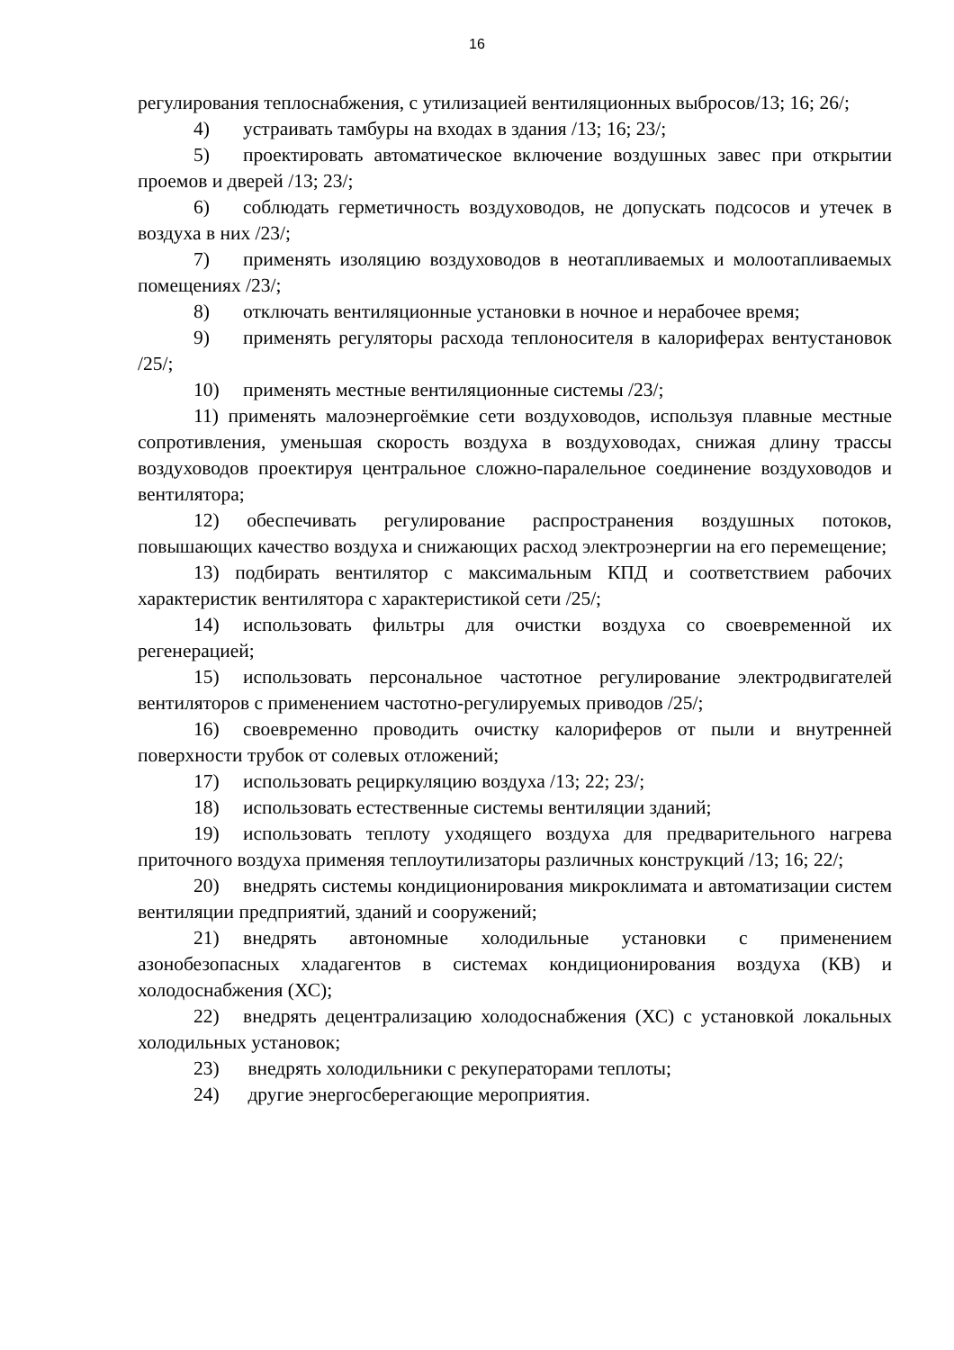16
регулирования теплоснабжения, с утилизацией вентиляционных выбросов/13; 16; 26/;
4) устраивать тамбуры на входах в здания /13; 16; 23/;
5) проектировать автоматическое включение воздушных завес при открытии проемов и дверей /13; 23/;
6) соблюдать герметичность воздуховодов, не допускать подсосов и утечек в воздуха в них /23/;
7) применять изоляцию воздуховодов в неотапливаемых и молоотапливаемых помещениях /23/;
8) отключать вентиляционные установки в ночное и нерабочее время;
9) применять регуляторы расхода теплоносителя в калориферах вентустановок /25/;
10) применять местные вентиляционные системы /23/;
11) применять малоэнергоёмкие сети воздуховодов, используя плавные местные сопротивления, уменьшая скорость воздуха в воздуховодах, снижая длину трассы воздуховодов проектируя центральное сложно-паралельное соединение воздуховодов и вентилятора;
12) обеспечивать регулирование распространения воздушных потоков, повышающих качество воздуха и снижающих расход электроэнергии на его перемещение;
13) подбирать вентилятор с максимальным КПД и соответствием рабочих характеристик вентилятора с характеристикой сети /25/;
14) использовать фильтры для очистки воздуха со своевременной их регенерацией;
15) использовать персональное частотное регулирование электродвигателей вентиляторов с применением частотно-регулируемых приводов /25/;
16) своевременно проводить очистку калориферов от пыли и внутренней поверхности трубок от солевых отложений;
17) использовать рециркуляцию воздуха /13; 22; 23/;
18) использовать естественные системы вентиляции зданий;
19) использовать теплоту уходящего воздуха для предварительного нагрева приточного воздуха применяя теплоутилизаторы различных конструкций /13; 16; 22/;
20) внедрять системы кондиционирования микроклимата и автоматизации систем вентиляции предприятий, зданий и сооружений;
21) внедрять автономные холодильные установки с применением азонобезопасных хладагентов в системах кондиционирования воздуха (КВ) и холодоснабжения (ХС);
22) внедрять децентрализацию холодоснабжения (ХС) с установкой локальных холодильных установок;
23) внедрять холодильники с рекуператорами теплоты;
24) другие энергосберегающие мероприятия.